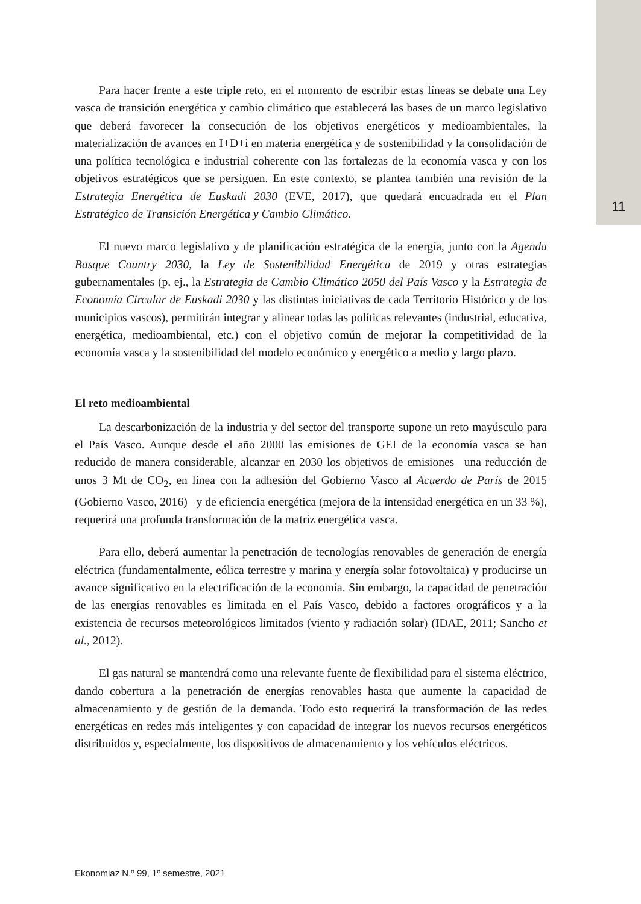11
Para hacer frente a este triple reto, en el momento de escribir estas líneas se debate una Ley vasca de transición energética y cambio climático que establecerá las bases de un marco legislativo que deberá favorecer la consecución de los objetivos energéticos y medioambientales, la materialización de avances en I+D+i en materia energética y de sostenibilidad y la consolidación de una política tecnológica e industrial coherente con las fortalezas de la economía vasca y con los objetivos estratégicos que se persiguen. En este contexto, se plantea también una revisión de la Estrategia Energética de Euskadi 2030 (EVE, 2017), que quedará encuadrada en el Plan Estratégico de Transición Energética y Cambio Climático.
El nuevo marco legislativo y de planificación estratégica de la energía, junto con la Agenda Basque Country 2030, la Ley de Sostenibilidad Energética de 2019 y otras estrategias gubernamentales (p. ej., la Estrategia de Cambio Climático 2050 del País Vasco y la Estrategia de Economía Circular de Euskadi 2030 y las distintas iniciativas de cada Territorio Histórico y de los municipios vascos), permitirán integrar y alinear todas las políticas relevantes (industrial, educativa, energética, medioambiental, etc.) con el objetivo común de mejorar la competitividad de la economía vasca y la sostenibilidad del modelo económico y energético a medio y largo plazo.
El reto medioambiental
La descarbonización de la industria y del sector del transporte supone un reto mayúsculo para el País Vasco. Aunque desde el año 2000 las emisiones de GEI de la economía vasca se han reducido de manera considerable, alcanzar en 2030 los objetivos de emisiones –una reducción de unos 3 Mt de CO<sub>2</sub>, en línea con la adhesión del Gobierno Vasco al Acuerdo de París de 2015 (Gobierno Vasco, 2016)– y de eficiencia energética (mejora de la intensidad energética en un 33 %), requerirá una profunda transformación de la matriz energética vasca.
Para ello, deberá aumentar la penetración de tecnologías renovables de generación de energía eléctrica (fundamentalmente, eólica terrestre y marina y energía solar fotovoltaica) y producirse un avance significativo en la electrificación de la economía. Sin embargo, la capacidad de penetración de las energías renovables es limitada en el País Vasco, debido a factores orográficos y a la existencia de recursos meteorológicos limitados (viento y radiación solar) (IDAE, 2011; Sancho et al., 2012).
El gas natural se mantendrá como una relevante fuente de flexibilidad para el sistema eléctrico, dando cobertura a la penetración de energías renovables hasta que aumente la capacidad de almacenamiento y de gestión de la demanda. Todo esto requerirá la transformación de las redes energéticas en redes más inteligentes y con capacidad de integrar los nuevos recursos energéticos distribuidos y, especialmente, los dispositivos de almacenamiento y los vehículos eléctricos.
Ekonomiaz N.º 99, 1º semestre, 2021